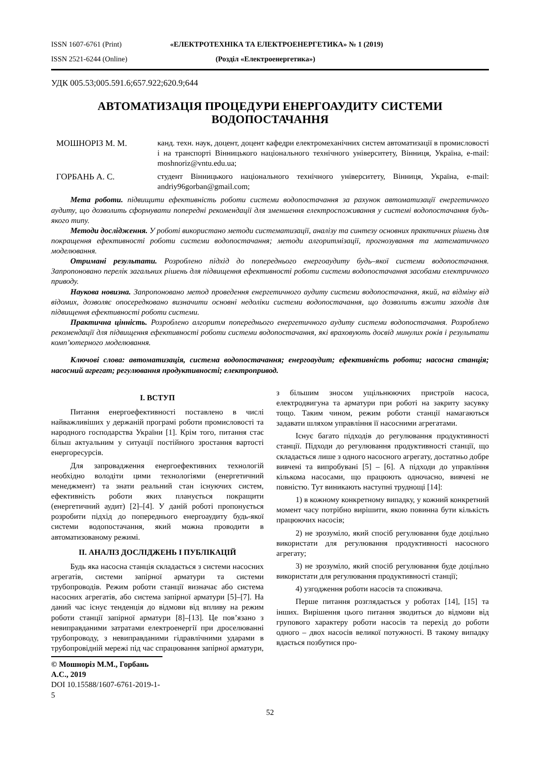ISSN 1607-6761 (Print) «ЕЛЕКТРОТЕХНІКА ТА ЕЛЕКТРОЕНЕРГЕТИКА» № 1 (2019)
ISSN 2521-6244 (Online) (Розділ «Електроенергетика»)
УДК 005.53;005.591.6;657.922;620.9;644
АВТОМАТИЗАЦІЯ ПРОЦЕДУРИ ЕНЕРГОАУДИТУ СИСТЕМИ ВОДОПОСТАЧАННЯ
МОШНОРІЗ М. М. канд. техн. наук, доцент, доцент кафедри електромеханічних систем автоматизації в промисловості і на транспорті Вінницького національного технічного університету, Вінниця, Україна, e-mail: moshnoriz@vntu.edu.ua;
ГОРБАНЬ А. С. студент Вінницького національного технічного університету, Вінниця, Україна, e-mail: andriy96gorban@gmail.com;
Мета роботи. підвищити ефективність роботи системи водопостачання за рахунок автоматизації енергетичного аудиту, що дозволить сформувати попередні рекомендації для зменшення електроспоживання у системі водопостачання будь-якого типу.
Методи дослідження. У роботі використано методи систематизації, аналізу та синтезу основних практичних рішень для покращення ефективності роботи системи водопостачання; методи алгоритмізації, прогнозування та математичного моделювання.
Отримані результати. Розроблено підхід до попереднього енергоаудиту будь–якої системи водопостачання. Запропоновано перелік загальних рішень для підвищення ефективності роботи системи водопостачання засобами електричного приводу.
Наукова новизна. Запропоновано метод проведення енергетичного аудиту системи водопостачання, який, на відміну від відомих, дозволяє опосередковано визначити основні недоліки системи водопостачання, що дозволить вжити заходів для підвищення ефективності роботи системи.
Практична цінність. Розроблено алгоритм попереднього енергетичного аудиту системи водопостачання. Розроблено рекомендації для підвищення ефективності роботи системи водопостачання, які враховують досвід минулих років і результати комп’ютерного моделювання.
Ключові слова: автоматизація, система водопостачання; енергоаудит; ефективність роботи; насосна станція; насосний агрегат; регулювання продуктивності; електропривод.
I. ВСТУП
Питання енергоефективності поставлено в числі найважливіших у держаній програмі роботи промисловості та народного господарства України [1]. Крім того, питання стає більш актуальним у ситуації постійного зростання вартості енергоресурсів.
Для запровадження енергоефективних технологій необхідно володіти цими технологіями (енергетичний менеджмент) та знати реальний стан існуючих систем, ефективність роботи яких планується покращити (енергетичний аудит) [2]–[4]. У даній роботі пропонується розробити підхід до попереднього енергоаудиту будь-якої системи водопостачання, який можна проводити в автоматизованому режимі.
II. АНАЛІЗ ДОСЛІДЖЕНЬ І ПУБЛІКАЦІЙ
Будь яка насосна станція складається з системи насосних агрегатів, системи запірної арматури та системи трубопроводів. Режим роботи станції визначає або система насосних агрегатів, або система запірної арматури [5]–[7]. На даний час існує тенденція до відмови від впливу на режим роботи станції запірної арматури [8]–[13]. Це пов’язано з невиправданими затратами електроенергії при дроселюванні трубопроводу, з невиправданими гідравлічними ударами в трубопровідній мережі під час спрацювання запірної арматури, з більшим зносом ущільнюючих пристроїв насоса, електродвигуна та арматури при роботі на закриту засувку тощо. Таким чином, режим роботи станції намагаються задавати шляхом управління її насосними агрегатами.
Існує багато підходів до регулювання продуктивності станції. Підходи до регулювання продуктивності станції, що складається лише з одного насосного агрегату, достатньо добре вивчені та випробувані [5] – [6]. А підходи до управління кількома насосами, що працюють одночасно, вивчені не повністю. Тут виникають наступні труднощі [14]:
1) в кожному конкретному випадку, у кожний конкретний момент часу потрібно вирішити, якою повинна бути кількість працюючих насосів;
2) не зрозуміло, який спосіб регулювання буде доцільно використати для регулювання продуктивності насосного агрегату;
3) не зрозуміло, який спосіб регулювання буде доцільно використати для регулювання продуктивності станції;
4) узгодження роботи насосів та споживача.
Перше питання розглядається у роботах [14], [15] та інших. Вирішення цього питання зводиться до відмови від групового характеру роботи насосів та перехід до роботи одного – двох насосів великої потужності. В такому випадку вдається позбутися про-
© Мошноріз М.М., Горбань А.С., 2019
DOI 10.15588/1607-6761-2019-1-5
52